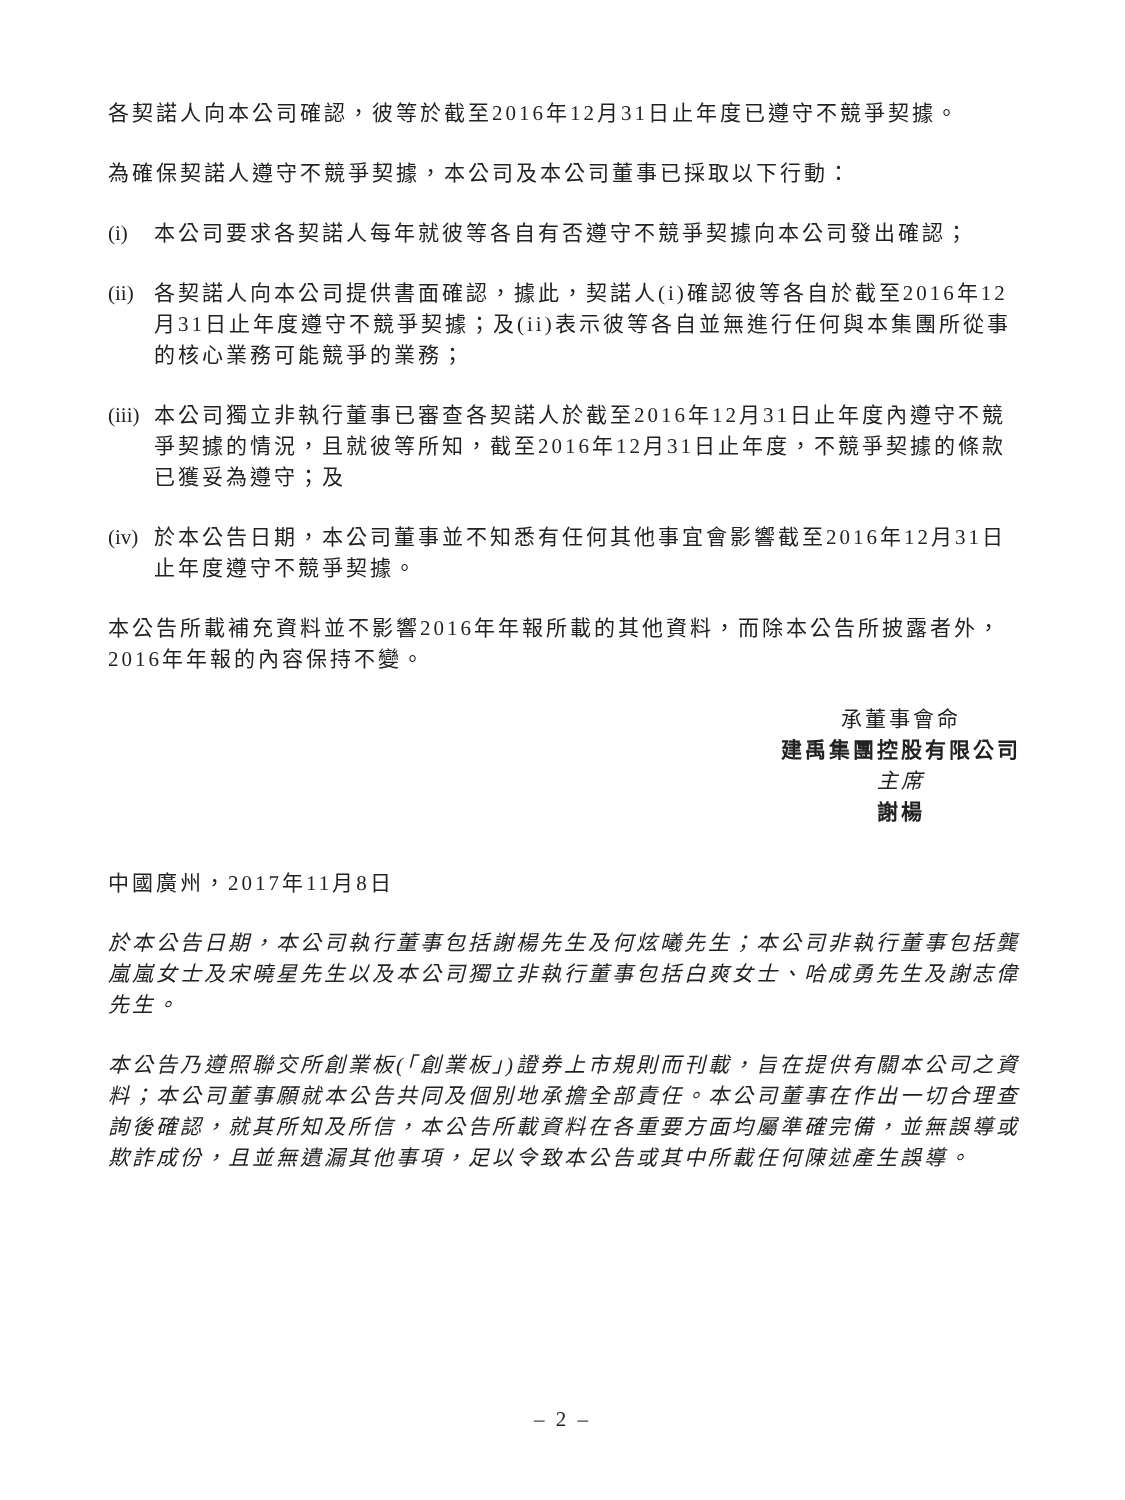各契諾人向本公司確認，彼等於截至2016年12月31日止年度已遵守不競爭契據。
為確保契諾人遵守不競爭契據，本公司及本公司董事已採取以下行動：
(i) 本公司要求各契諾人每年就彼等各自有否遵守不競爭契據向本公司發出確認；
(ii) 各契諾人向本公司提供書面確認，據此，契諾人(i)確認彼等各自於截至2016年12月31日止年度遵守不競爭契據；及(ii)表示彼等各自並無進行任何與本集團所從事的核心業務可能競爭的業務；
(iii) 本公司獨立非執行董事已審查各契諾人於截至2016年12月31日止年度內遵守不競爭契據的情況，且就彼等所知，截至2016年12月31日止年度，不競爭契據的條款已獲妥為遵守；及
(iv) 於本公告日期，本公司董事並不知悉有任何其他事宜會影響截至2016年12月31日止年度遵守不競爭契據。
本公告所載補充資料並不影響2016年年報所載的其他資料，而除本公告所披露者外，2016年年報的內容保持不變。
承董事會命
建禹集團控股有限公司
主席
謝楊
中國廣州，2017年11月8日
於本公告日期，本公司執行董事包括謝楊先生及何炫曦先生；本公司非執行董事包括龔嵐嵐女士及宋曉星先生以及本公司獨立非執行董事包括白爽女士、哈成勇先生及謝志偉先生。
本公告乃遵照聯交所創業板(「創業板」)證券上市規則而刊載，旨在提供有關本公司之資料；本公司董事願就本公告共同及個別地承擔全部責任。本公司董事在作出一切合理查詢後確認，就其所知及所信，本公告所載資料在各重要方面均屬準確完備，並無誤導或欺詐成份，且並無遺漏其他事項，足以令致本公告或其中所載任何陳述產生誤導。
– 2 –